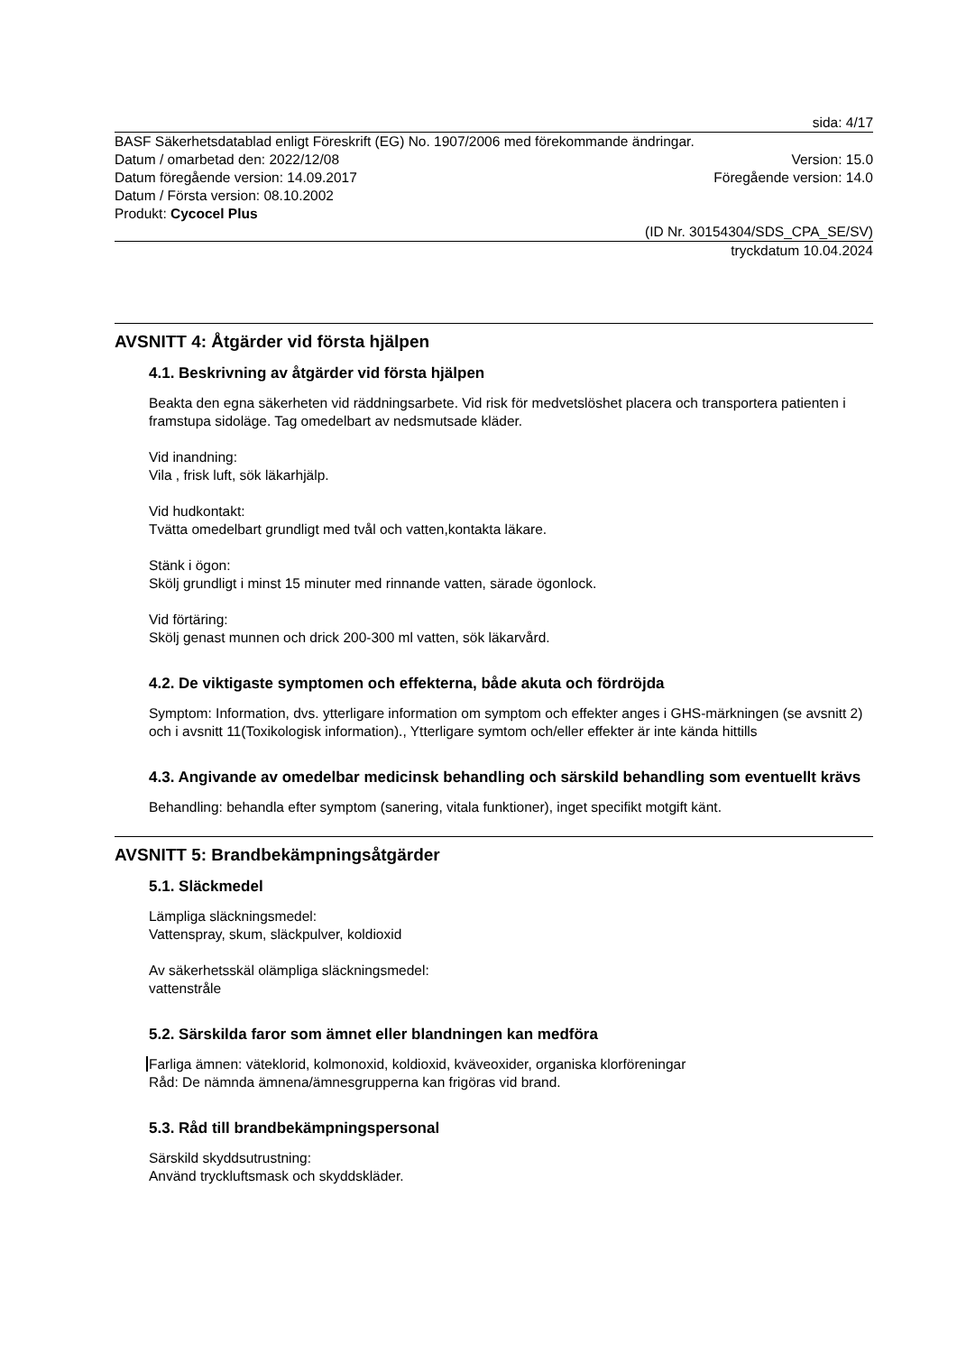sida: 4/17
BASF Säkerhetsdatablad enligt Föreskrift (EG) No. 1907/2006 med förekommande ändringar.
Datum / omarbetad den: 2022/12/08 Version: 15.0
Datum föregående version: 14.09.2017 Föregående version: 14.0
Datum / Första version: 08.10.2002
Produkt: Cycocel Plus
(ID Nr. 30154304/SDS_CPA_SE/SV)
tryckdatum 10.04.2024
AVSNITT 4: Åtgärder vid första hjälpen
4.1. Beskrivning av åtgärder vid första hjälpen
Beakta den egna säkerheten vid räddningsarbete. Vid risk för medvetslöshet placera och transportera patienten i framstupa sidoläge. Tag omedelbart av nedsmutsade kläder.
Vid inandning:
Vila , frisk luft, sök läkarhjälp.
Vid hudkontakt:
Tvätta omedelbart grundligt med tvål och vatten,kontakta läkare.
Stänk i ögon:
Skölj grundligt i minst 15 minuter med rinnande vatten, särade ögonlock.
Vid förtäring:
Skölj genast munnen och drick 200-300 ml vatten, sök läkarvård.
4.2. De viktigaste symptomen och effekterna, både akuta och fördröjda
Symptom: Information, dvs. ytterligare information om symptom och effekter anges i GHS-märkningen (se avsnitt 2) och i avsnitt 11(Toxikologisk information)., Ytterligare symtom och/eller effekter är inte kända hittills
4.3. Angivande av omedelbar medicinsk behandling och särskild behandling som eventuellt krävs
Behandling: behandla efter symptom (sanering, vitala funktioner), inget specifikt motgift känt.
AVSNITT 5: Brandbekämpningsåtgärder
5.1. Släckmedel
Lämpliga släckningsmedel:
Vattenspray, skum, släckpulver, koldioxid
Av säkerhetsskäl olämpliga släckningsmedel:
vattenstråle
5.2. Särskilda faror som ämnet eller blandningen kan medföra
Farliga ämnen: väteklorid, kolmonoxid, koldioxid, kväveoxider, organiska klorföreningar
Råd: De nämnda ämnena/ämnesgrupperna kan frigöras vid brand.
5.3. Råd till brandbekämpningspersonal
Särskild skyddsutrustning:
Använd tryckluftsmask och skyddskläder.